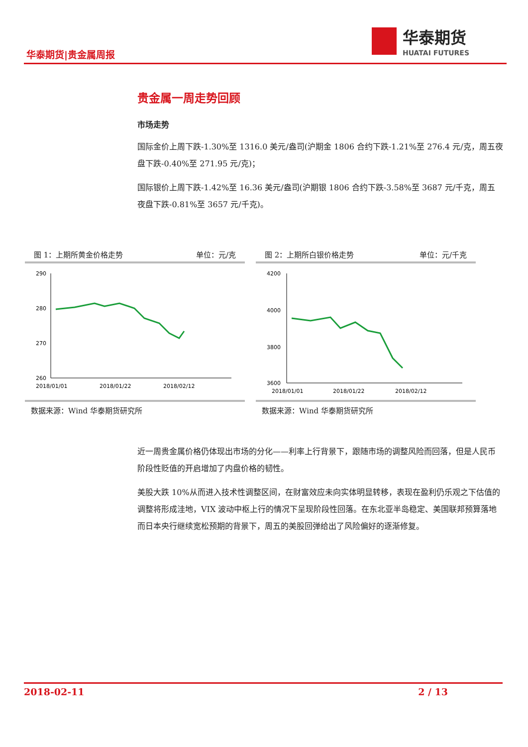华泰期货|贵金属周报
华泰期货
HUATAI FUTURES
贵金属一周走势回顾
市场走势
国际金价上周下跌-1.30%至 1316.0 美元/盎司(沪期金 1806 合约下跌-1.21%至 276.4 元/克，周五夜盘下跌-0.40%至 271.95 元/克)；
国际银价上周下跌-1.42%至 16.36 美元/盎司(沪期银 1806 合约下跌-3.58%至 3687 元/千克，周五夜盘下跌-0.81%至 3657 元/千克)。
图 1：上期所黄金价格走势 单位：元/克
290
280
270
260
2018/01/01
2018/01/22
2018/02/12
数据来源：Wind 华泰期货研究所
图 2：上期所白银价格走势 单位：元/千克
4200
4000
3800
3600
2018/01/01
2018/01/22
2018/02/12
数据来源：Wind 华泰期货研究所
近一周贵金属价格仍体现出市场的分化——利率上行背景下，跟随市场的调整风险而回落，但是人民币阶段性贬值的开启增加了内盘价格的韧性。
美股大跌 10%从而进入技术性调整区间，在财富效应未向实体明显转移，表现在盈利仍乐观之下估值的调整将形成洼地，VIX 波动中枢上行的情况下呈现阶段性回落。在东北亚半岛稳定、美国联邦预算落地而日本央行继续宽松预期的背景下，周五的美股回弹给出了风险偏好的逐渐修复。
2018-02-11 2 / 13